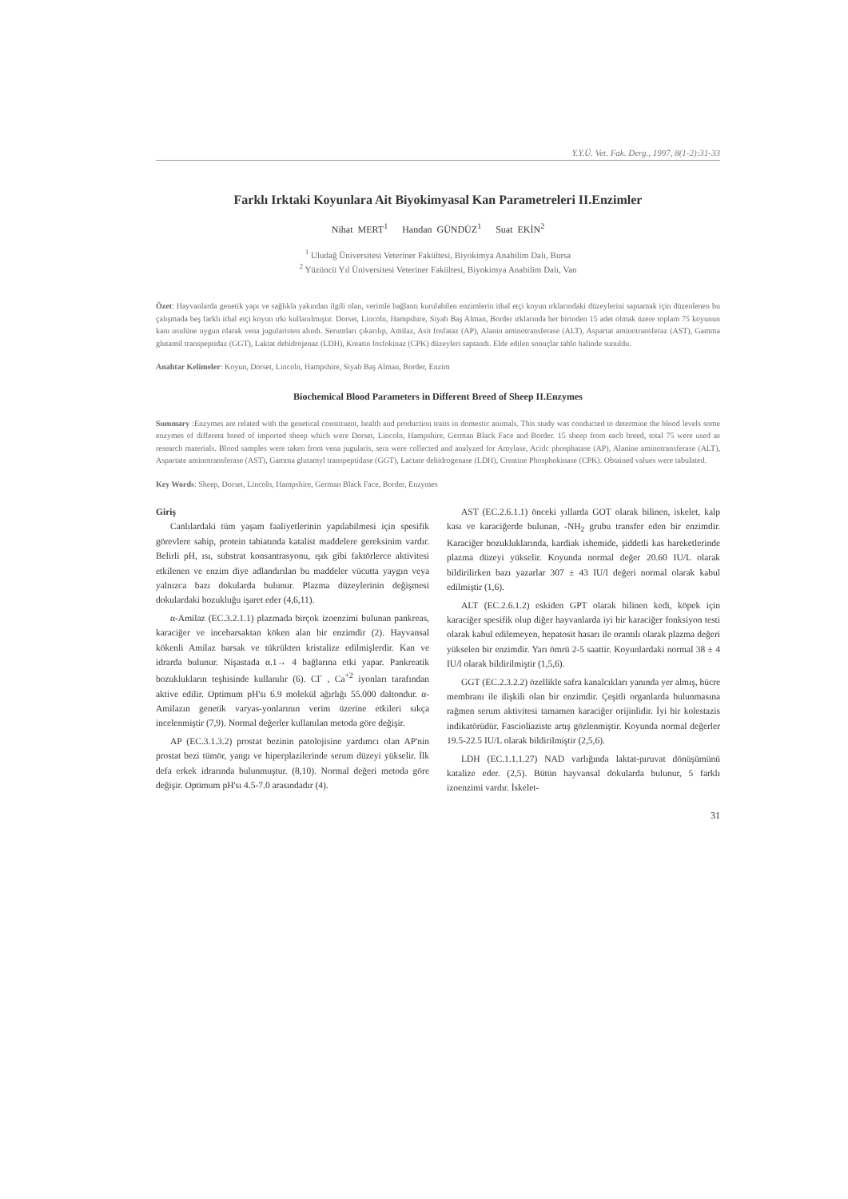Y.Y.Ü. Vet. Fak. Derg., 1997, 8(1-2):31-33
Farklı Irktaki Koyunlara Ait Biyokimyasal Kan Parametreleri II.Enzimler
Nihat MERT<sup>1</sup> Handan GÜNDÜZ<sup>1</sup> Suat EKİN<sup>2</sup>
<sup>1</sup> Uludağ Üniversitesi Veteriner Fakültesi, Biyokimya Anabilim Dalı, Bursa
<sup>2</sup> Yüzüncü Yıl Üniversitesi Veteriner Fakültesi, Biyokimya Anabilim Dalı, Van
Özet: Hayvanlarda genetik yapı ve sağlıkla yakından ilgili olan, verimle bağlantı kurulabilen enzimlerin ithal etçi koyun ırklarındaki düzeylerini saptamak için düzenlenen bu çalışmada beş farklı ithal etçi koyun ırkı kullanılmıştır. Dorset, Lincoln, Hampshire, Siyah Baş Alman, Border ırklarında her birinden 15 adet olmak üzere toplam 75 koyunun kanı usulüne uygun olarak vena jugularisten alındı. Serumları çıkarılıp, Amilaz, Asit fosfataz (AP), Alanin aminotransferase (ALT), Aspartat aminotransferaz (AST), Gamma glutamil transpeptidaz (GGT), Laktat dehidrojenaz (LDH), Kreatin fosfokinaz (CPK) düzeyleri saptandı. Elde edilen sonuçlar tablo halinde sunuldu.
Anahtar Kelimeler: Koyun, Dorset, Lincoln, Hampshire, Siyah Baş Alman, Border, Enzim
Biochemical Blood Parameters in Different Breed of Sheep II.Enzymes
Summary :Enzymes are related with the genetical constituent, health and production traits in domestic animals. This study was conducted to determine the blood levels some enzymes of different breed of imported sheep which were Dorset, Lincoln, Hampshire, German Black Face and Border. 15 sheep from each breed, total 75 were used as research materials. Blood samples were taken from vena jugularis, sera were collected and analyzed for Amylase, Acidc phosphatase (AP), Alanine aminotransferase (ALT), Aspartate aminotransferase (AST), Gamma glutamyl transpeptidase (GGT), Lactate dehidrogenase (LDH), Creatine Phosphokinase (CPK). Obtained values were tabulated.
Key Words: Sheep, Dorset, Lincoln, Hampshire, German Black Face, Border, Enzymes
Giriş
Canlılardaki tüm yaşam faaliyetlerinin yapılabilmesi için spesifik görevlere sahip, protein tabiatında katalist maddelere gereksinim vardır. Belirli pH, ısı, substrat konsantrasyonu, ışık gibi faktörlerce aktivitesi etkilenen ve enzim diye adlandırılan bu maddeler vücutta yaygın veya yalnızca bazı dokularda bulunur. Plazma düzeylerinin değişmesi dokulardaki bozukluğu işaret eder (4,6,11).
α-Amilaz (EC.3.2.1.1) plazmada birçok izoenzimi bulunan pankreas, karaciğer ve incebarsaktan köken alan bir enzimdir (2). Hayvansal kökenli Amilaz barsak ve tükrükten kristalize edilmişlerdir. Kan ve idrarda bulunur. Nişastada α.1→ 4 bağlarına etki yapar. Pankreatik bozuklukların teşhisinde kullanılır (6). Cl<sup>-</sup> , Ca<sup>+2</sup> iyonları tarafından aktive edilir. Optimum pH'sı 6.9 molekül ağırlığı 55.000 daltondur. α-Amilazın genetik varyas-yonlarının verim üzerine etkileri sıkça incelenmiştir (7,9). Normal değerler kullanılan metoda göre değişir.
AP (EC.3.1.3.2) prostat bezinin patolojisine yardımcı olan AP'nin prostat bezi tümör, yangı ve hiperplazilerinde serum düzeyi yükselir. İlk defa erkek idrarında bulunmuştur. (8,10). Normal değeri metoda göre değişir. Optimum pH'sı 4.5-7.0 arasındadır (4).
AST (EC.2.6.1.1) önceki yıllarda GOT olarak bilinen, iskelet, kalp kası ve karaciğerde bulunan, -NH<sub>2</sub> grubu transfer eden bir enzimdir. Karaciğer bozukluklarında, kardiak ishemide, şiddetli kas hareketlerinde plazma düzeyi yükselir. Koyunda normal değer 20.60 IU/L olarak bildirilirken bazı yazarlar 307 ± 43 IU/l değeri normal olarak kabul edilmiştir (1,6).
ALT (EC.2.6.1.2) eskiden GPT olarak bilinen kedi, köpek için karaciğer spesifik olup diğer hayvanlarda iyi bir karaciğer fonksiyon testi olarak kabul edilemeyen, hepatosit hasarı ile orantılı olarak plazma değeri yükselen bir enzimdir. Yarı ömrü 2-5 saattir. Koyunlardaki normal 38 ± 4 IU/l olarak bildirilmiştir (1,5,6).
GGT (EC.2.3.2.2) özellikle safra kanalcıkları yanında yer almış, hücre membranı ile ilişkili olan bir enzimdir. Çeşitli organlarda bulunmasına rağmen serum aktivitesi tamamen karaciğer orijinlidir. İyi bir kolestazis indikatörüdür. Fascioliaziste artış gözlenmiştir. Koyunda normal değerler 19.5-22.5 IU/L olarak bildirilmiştir (2,5,6).
LDH (EC.1.1.1.27) NAD varlığında laktat-pıruvat dönüşümünü katalize eder. (2,5). Bütün hayvansal dokularda bulunur, 5 farklı izoenzimi vardır. İskelet-
31